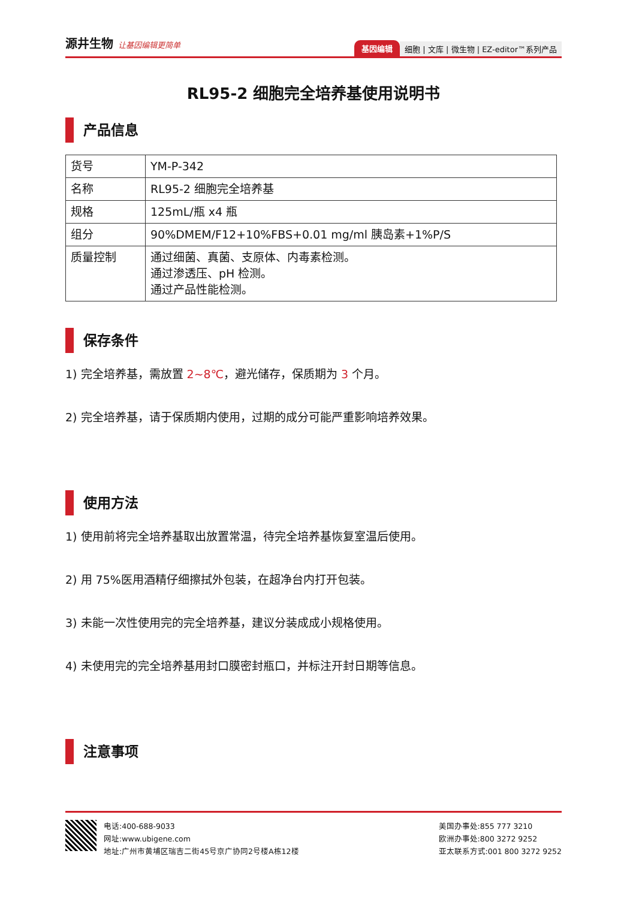源井生物 让基因编辑更简单
基因编辑 细胞 | 文库 | 微生物 | EZ-editor™系列产品
RL95-2 细胞完全培养基使用说明书
产品信息
| 货号 | YM-P-342 |
| 名称 | RL95-2 细胞完全培养基 |
| 规格 | 125mL/瓶 x4 瓶 |
| 组分 | 90%DMEM/F12+10%FBS+0.01 mg/ml 胰岛素+1%P/S |
| 质量控制 | 通过细菌、真菌、支原体、内毒素检测。 通过渗透压、pH 检测。 通过产品性能检测。 |
保存条件
1) 完全培养基，需放置 2~8℃，避光储存，保质期为 3 个月。
2) 完全培养基，请于保质期内使用，过期的成分可能严重影响培养效果。
使用方法
1) 使用前将完全培养基取出放置常温，待完全培养基恢复室温后使用。
2) 用 75%医用酒精仔细擦拭外包装，在超净台内打开包装。
3) 未能一次性使用完的完全培养基，建议分装成成小规格使用。
4) 未使用完的完全培养基用封口膜密封瓶口，并标注开封日期等信息。
注意事项
电话:400-688-9033
网址:www.ubigene.com
地址:广州市黄埔区瑞吉二街45号京广协同2号楼A栋12楼
美国办事处:855 777 3210
欧洲办事处:800 3272 9252
亚太联系方式:001 800 3272 9252